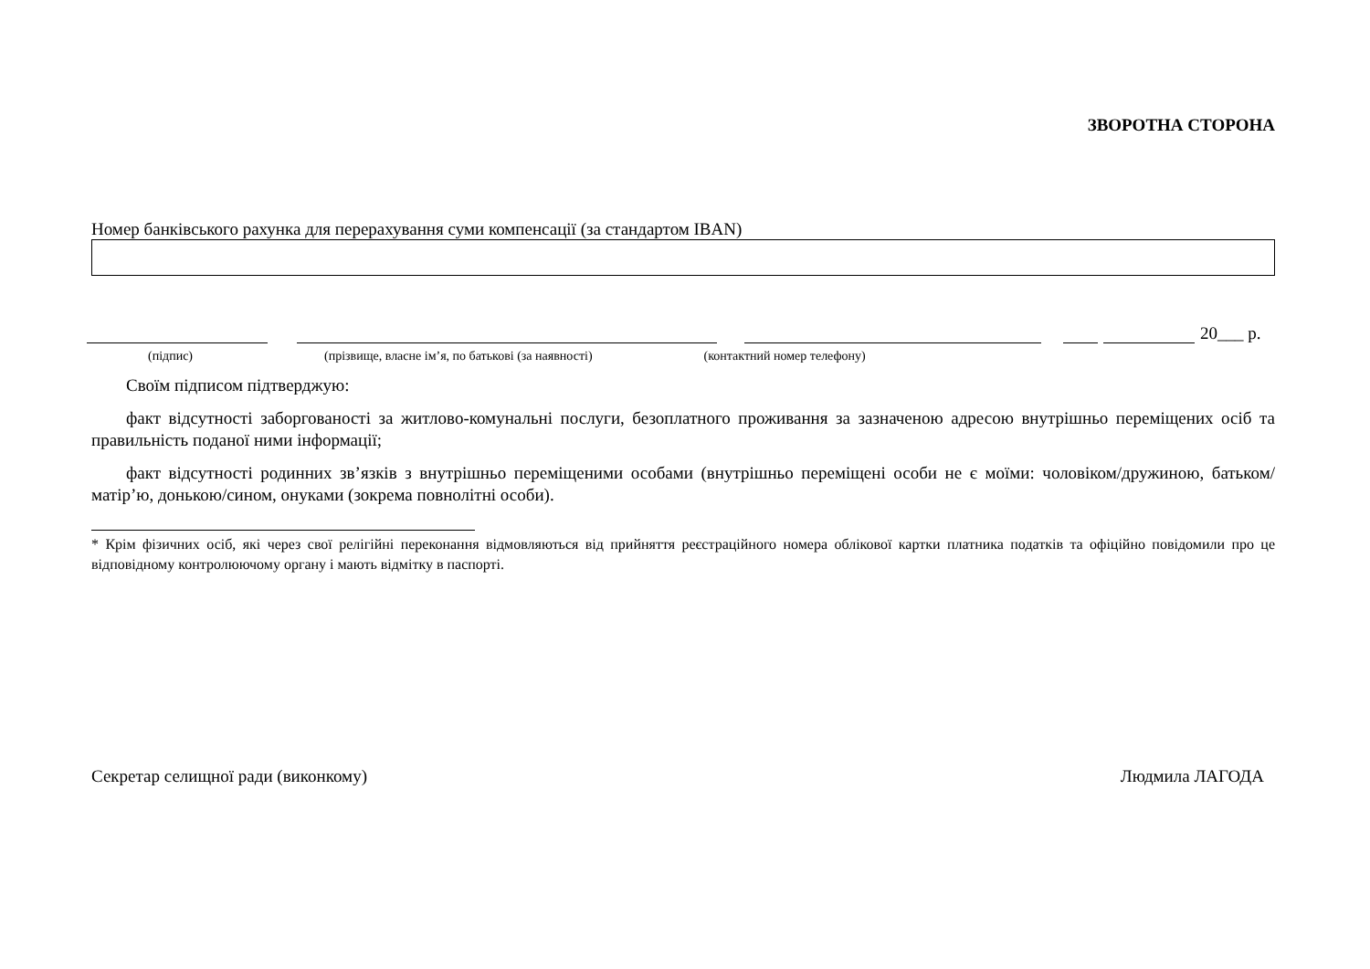ЗВОРОТНА СТОРОНА
Номер банківського рахунка для перерахування суми компенсації (за стандартом IBAN)
20___ р.
(підпис) (прізвище, власне ім’я, по батькові (за наявності) (контактний номер телефону)
Своїм підписом підтверджую:
факт відсутності заборгованості за житлово-комунальні послуги, безоплатного проживання за зазначеною адресою внутрішньо переміщених осіб та правильність поданої ними інформації;
факт відсутності родинних зв’язків з внутрішньо переміщеними особами (внутрішньо переміщені особи не є моїми: чоловіком/дружиною, батьком/матір’ю, донькою/сином, онуками (зокрема повнолітні особи).
* Крім фізичних осіб, які через свої релігійні переконання відмовляються від прийняття реєстраційного номера облікової картки платника податків та офіційно повідомили про це відповідному контролюючому органу і мають відмітку в паспорті.
Секретар селищної ради (виконкому) Людмила ЛАГОДА